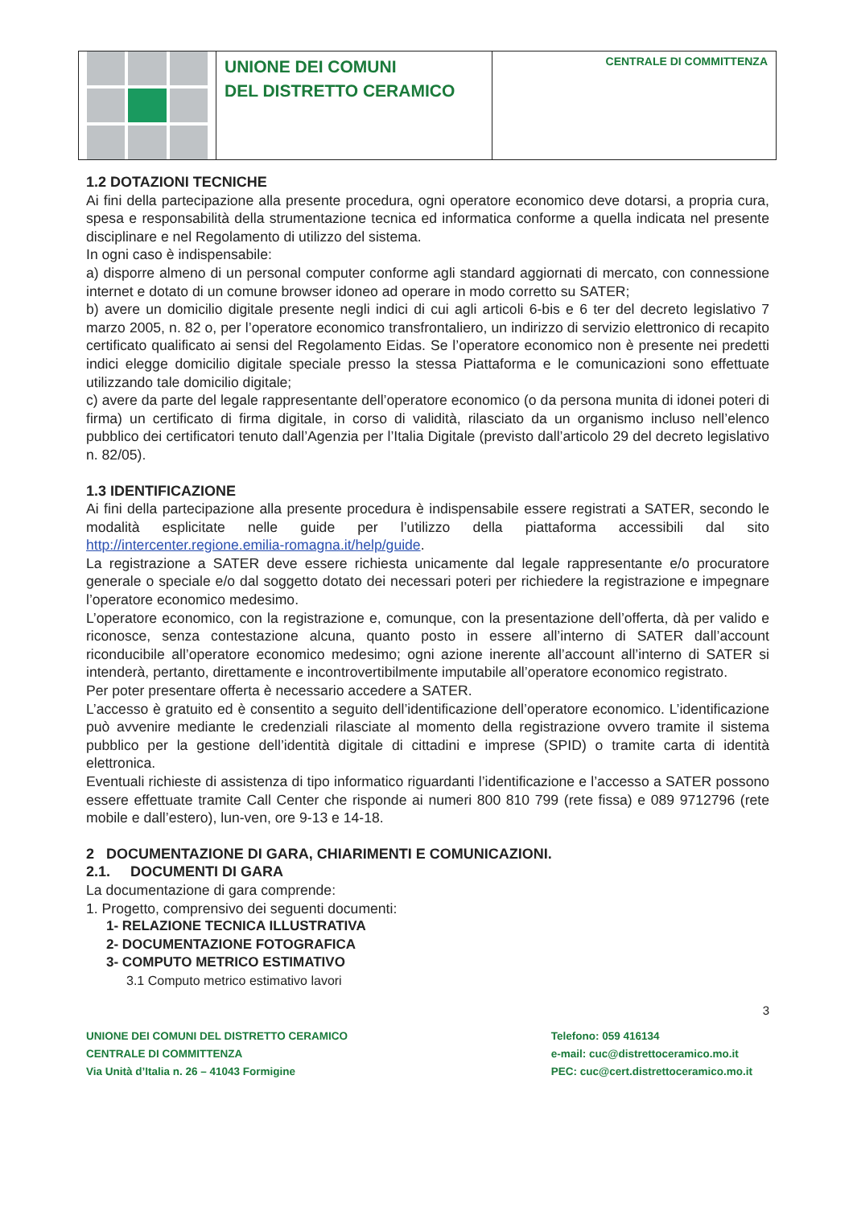UNIONE DEI COMUNI
DEL DISTRETTO CERAMICO
CENTRALE DI COMMITTENZA
1.2 DOTAZIONI TECNICHE
Ai fini della partecipazione alla presente procedura, ogni operatore economico deve dotarsi, a propria cura, spesa e responsabilità della strumentazione tecnica ed informatica conforme a quella indicata nel presente disciplinare e nel Regolamento di utilizzo del sistema.
In ogni caso è indispensabile:
a) disporre almeno di un personal computer conforme agli standard aggiornati di mercato, con connessione internet e dotato di un comune browser idoneo ad operare in modo corretto su SATER;
b) avere un domicilio digitale presente negli indici di cui agli articoli 6-bis e 6 ter del decreto legislativo 7 marzo 2005, n. 82 o, per l’operatore economico transfrontaliero, un indirizzo di servizio elettronico di recapito certificato qualificato ai sensi del Regolamento Eidas. Se l’operatore economico non è presente nei predetti indici elegge domicilio digitale speciale presso la stessa Piattaforma e le comunicazioni sono effettuate utilizzando tale domicilio digitale;
c) avere da parte del legale rappresentante dell’operatore economico (o da persona munita di idonei poteri di firma) un certificato di firma digitale, in corso di validità, rilasciato da un organismo incluso nell’elenco pubblico dei certificatori tenuto dall’Agenzia per l’Italia Digitale (previsto dall’articolo 29 del decreto legislativo n. 82/05).
1.3 IDENTIFICAZIONE
Ai fini della partecipazione alla presente procedura è indispensabile essere registrati a SATER, secondo le modalità esplicitate nelle guide per l’utilizzo della piattaforma accessibili dal sito http://intercenter.regione.emilia-romagna.it/help/guide.
La registrazione a SATER deve essere richiesta unicamente dal legale rappresentante e/o procuratore generale o speciale e/o dal soggetto dotato dei necessari poteri per richiedere la registrazione e impegnare l’operatore economico medesimo.
L’operatore economico, con la registrazione e, comunque, con la presentazione dell’offerta, dà per valido e riconosce, senza contestazione alcuna, quanto posto in essere all’interno di SATER dall’account riconducibile all’operatore economico medesimo; ogni azione inerente all’account all’interno di SATER si intenderà, pertanto, direttamente e incontrovertibilmente imputabile all’operatore economico registrato.
Per poter presentare offerta è necessario accedere a SATER.
L’accesso è gratuito ed è consentito a seguito dell’identificazione dell’operatore economico. L’identificazione può avvenire mediante le credenziali rilasciate al momento della registrazione ovvero tramite il sistema pubblico per la gestione dell’identità digitale di cittadini e imprese (SPID) o tramite carta di identità elettronica.
Eventuali richieste di assistenza di tipo informatico riguardanti l’identificazione e l’accesso a SATER possono essere effettuate tramite Call Center che risponde ai numeri 800 810 799 (rete fissa) e 089 9712796 (rete mobile e dall’estero), lun-ven, ore 9-13 e 14-18.
2 DOCUMENTAZIONE DI GARA, CHIARIMENTI E COMUNICAZIONI.
2.1. DOCUMENTI DI GARA
La documentazione di gara comprende:
1. Progetto, comprensivo dei seguenti documenti:
1- RELAZIONE TECNICA ILLUSTRATIVA
2- DOCUMENTAZIONE FOTOGRAFICA
3- COMPUTO METRICO ESTIMATIVO
3.1 Computo metrico estimativo lavori
3
UNIONE DEI COMUNI DEL DISTRETTO CERAMICO
CENTRALE DI COMMITTENZA
Via Unità d’Italia n. 26 – 41043 Formigine
Telefono: 059 416134
e-mail: cuc@distrettoceramico.mo.it
PEC: cuc@cert.distrettoceramico.mo.it